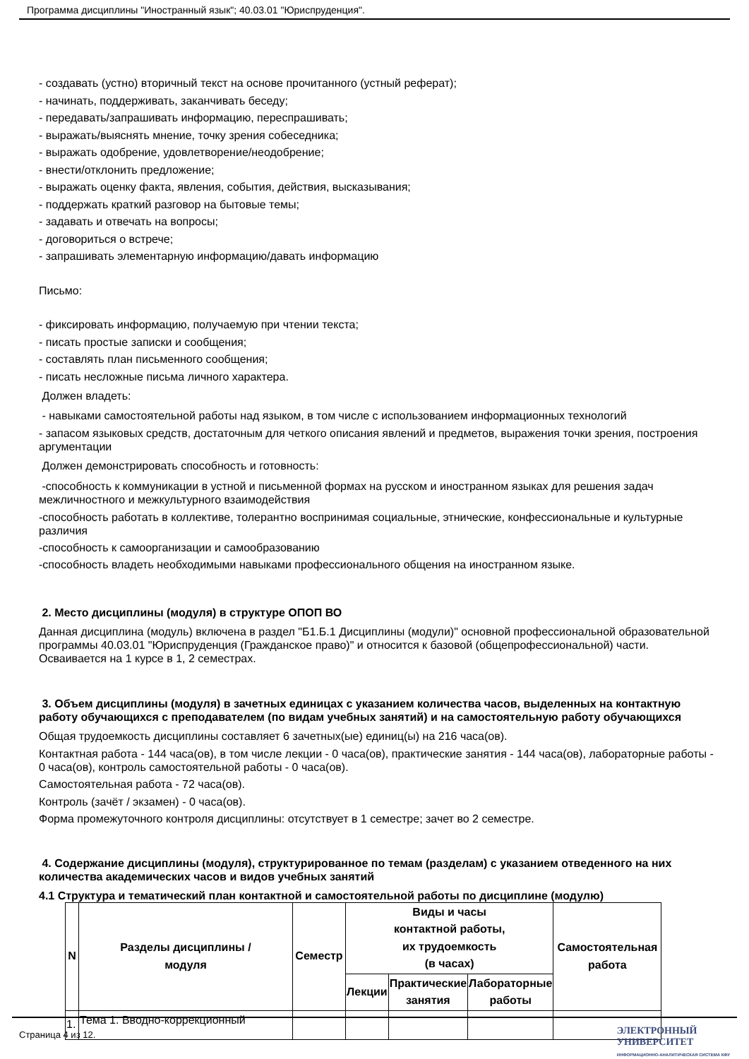Программа дисциплины "Иностранный язык"; 40.03.01 "Юриспруденция".
- создавать (устно) вторичный текст на основе прочитанного (устный реферат);
- начинать, поддерживать, заканчивать беседу;
- передавать/запрашивать информацию, переспрашивать;
- выражать/выяснять мнение, точку зрения собеседника;
- выражать одобрение, удовлетворение/неодобрение;
- внести/отклонить предложение;
- выражать оценку факта, явления, события, действия, высказывания;
- поддержать краткий разговор на бытовые темы;
- задавать и отвечать на вопросы;
- договориться о встрече;
- запрашивать элементарную информацию/давать информацию
Письмо:
- фиксировать информацию, получаемую при чтении текста;
- писать простые записки и сообщения;
- составлять план письменного сообщения;
- писать несложные письма личного характера.
Должен владеть:
- навыками самостоятельной работы над языком, в том числе с использованием информационных технологий
- запасом языковых средств, достаточным для четкого описания явлений и предметов, выражения точки зрения, построения аргументации
Должен демонстрировать способность и готовность:
-способность к коммуникации в устной и письменной формах на русском и иностранном языках для решения задач межличностного и межкультурного взаимодействия
-способность работать в коллективе, толерантно воспринимая социальные, этнические, конфессиональные и культурные различия
-способность к самоорганизации и самообразованию
-способность владеть необходимыми навыками профессионального общения на иностранном языке.
2. Место дисциплины (модуля) в структуре ОПОП ВО
Данная дисциплина (модуль) включена в раздел "Б1.Б.1 Дисциплины (модули)" основной профессиональной образовательной программы 40.03.01 "Юриспруденция (Гражданское право)" и относится к базовой (общепрофессиональной) части.
Осваивается на 1 курсе в 1, 2 семестрах.
3. Объем дисциплины (модуля) в зачетных единицах с указанием количества часов, выделенных на контактную работу обучающихся с преподавателем (по видам учебных занятий) и на самостоятельную работу обучающихся
Общая трудоемкость дисциплины составляет 6 зачетных(ые) единиц(ы) на 216 часа(ов).
Контактная работа - 144 часа(ов), в том числе лекции - 0 часа(ов), практические занятия - 144 часа(ов), лабораторные работы - 0 часа(ов), контроль самостоятельной работы - 0 часа(ов).
Самостоятельная работа - 72 часа(ов).
Контроль (зачёт / экзамен) - 0 часа(ов).
Форма промежуточного контроля дисциплины: отсутствует в 1 семестре; зачет во 2 семестре.
4. Содержание дисциплины (модуля), структурированное по темам (разделам) с указанием отведенного на них количества академических часов и видов учебных занятий
4.1 Структура и тематический план контактной и самостоятельной работы по дисциплине (модулю)
| N | Разделы дисциплины / модуля | Семестр | Виды и часы контактной работы, их трудоемкость (в часах) | | | Самостоятельная работа |
| --- | --- | --- | --- | --- | --- | --- |
| | | | Лекции | Практические занятия | Лабораторные работы | |
| 1. | Тема 1. Вводно-коррекционный | | | | | |
Страница 4 из 12.
ЭЛЕКТРОННЫЙ
УНИВЕРСИТЕТ
ИНФОРМАЦИОННО-АНАЛИТИЧЕСКАЯ СИСТЕМА КФУ